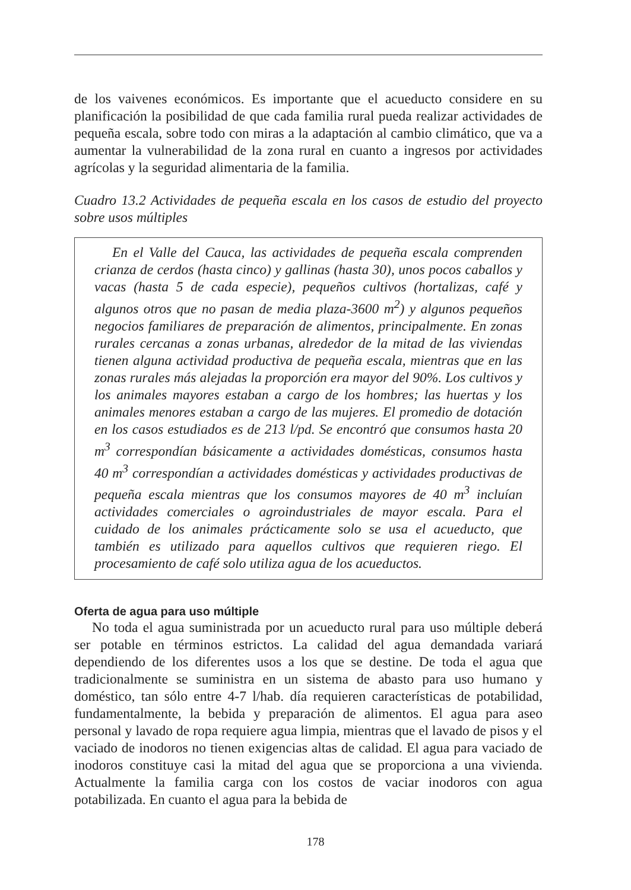de los vaivenes económicos. Es importante que el acueducto considere en su planificación la posibilidad de que cada familia rural pueda realizar actividades de pequeña escala, sobre todo con miras a la adaptación al cambio climático, que va a aumentar la vulnerabilidad de la zona rural en cuanto a ingresos por actividades agrícolas y la seguridad alimentaria de la familia.
Cuadro 13.2 Actividades de pequeña escala en los casos de estudio del proyecto sobre usos múltiples
En el Valle del Cauca, las actividades de pequeña escala comprenden crianza de cerdos (hasta cinco) y gallinas (hasta 30), unos pocos caballos y vacas (hasta 5 de cada especie), pequeños cultivos (hortalizas, café y algunos otros que no pasan de media plaza-3600 m<sup>2</sup>) y algunos pequeños negocios familiares de preparación de alimentos, principalmente. En zonas rurales cercanas a zonas urbanas, alrededor de la mitad de las viviendas tienen alguna actividad productiva de pequeña escala, mientras que en las zonas rurales más alejadas la proporción era mayor del 90%. Los cultivos y los animales mayores estaban a cargo de los hombres; las huertas y los animales menores estaban a cargo de las mujeres. El promedio de dotación en los casos estudiados es de 213 l/pd. Se encontró que consumos hasta 20 m<sup>3</sup> correspondían básicamente a actividades domésticas, consumos hasta 40 m<sup>3</sup> correspondían a actividades domésticas y actividades productivas de pequeña escala mientras que los consumos mayores de 40 m<sup>3</sup> incluían actividades comerciales o agroindustriales de mayor escala. Para el cuidado de los animales prácticamente solo se usa el acueducto, que también es utilizado para aquellos cultivos que requieren riego. El procesamiento de café solo utiliza agua de los acueductos.
Oferta de agua para uso múltiple
No toda el agua suministrada por un acueducto rural para uso múltiple deberá ser potable en términos estrictos. La calidad del agua demandada variará dependiendo de los diferentes usos a los que se destine. De toda el agua que tradicionalmente se suministra en un sistema de abasto para uso humano y doméstico, tan sólo entre 4-7 l/hab. día requieren características de potabilidad, fundamentalmente, la bebida y preparación de alimentos. El agua para aseo personal y lavado de ropa requiere agua limpia, mientras que el lavado de pisos y el vaciado de inodoros no tienen exigencias altas de calidad. El agua para vaciado de inodoros constituye casi la mitad del agua que se proporciona a una vivienda. Actualmente la familia carga con los costos de vaciar inodoros con agua potabilizada. En cuanto el agua para la bebida de
178